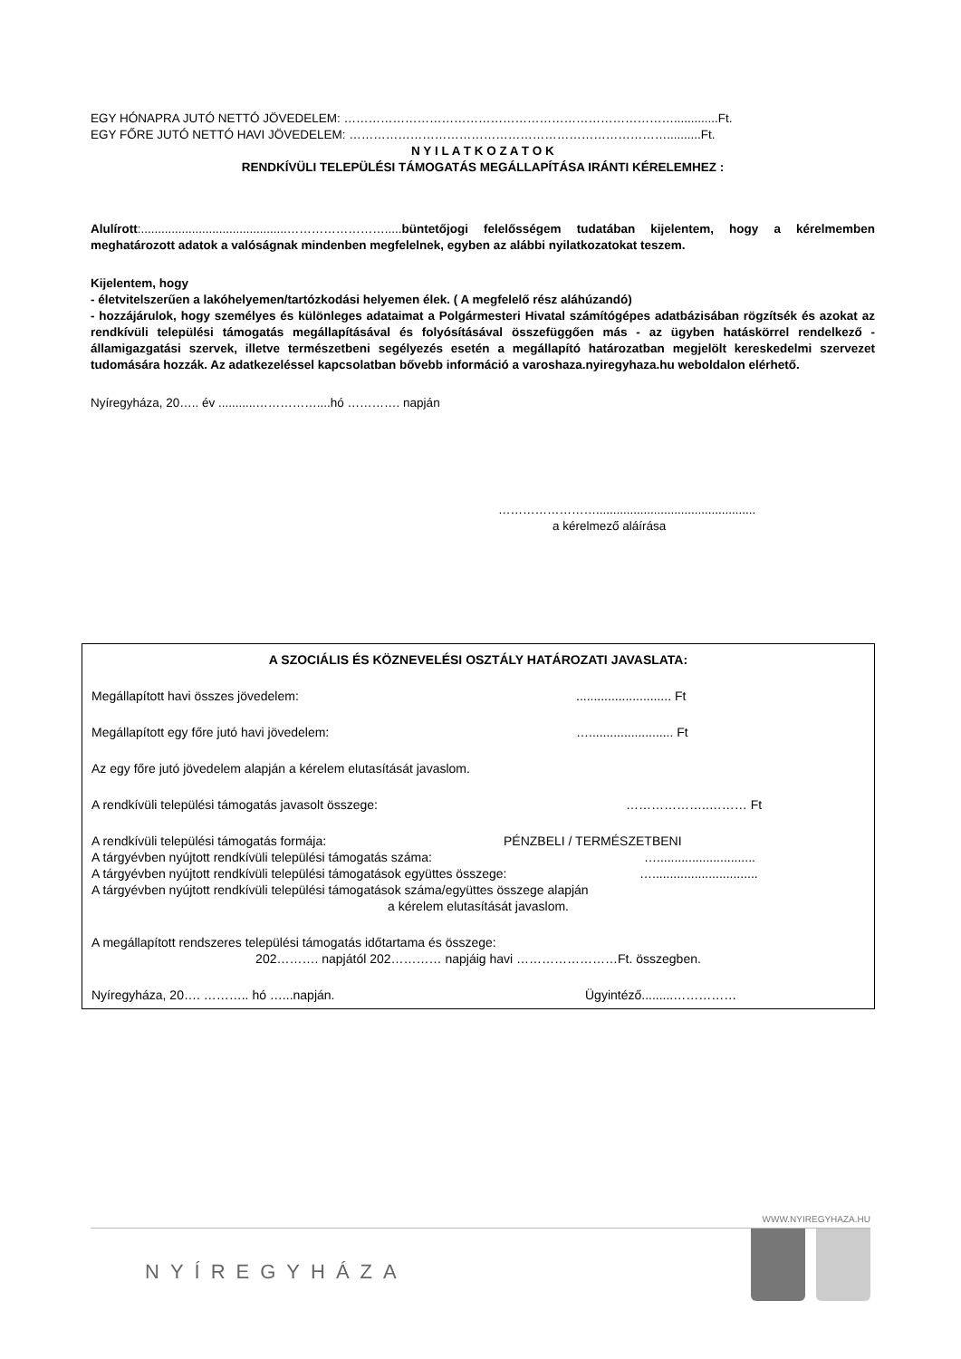EGY HÓNAPRA JUTÓ NETTÓ JÖVEDELEM: ……………………………………………………………………….............Ft.
EGY FŐRE JUTÓ NETTÓ HAVI JÖVEDELEM: ……………………………………………………………………..........Ft.
N Y I L A T K O Z A T O K
RENDKÍVÜLI TELEPÜLÉSI TÁMOGATÁS MEGÁLLAPÍTÁSA IRÁNTI KÉRELEMHEZ :
Alulírott:...........................................……………………..... büntetőjogi felelősségem tudatában kijelentem, hogy a kérelmemben meghatározott adatok a valóságnak mindenben megfelelnek, egyben az alábbi nyilatkozatokat teszem.
Kijelentem, hogy
- életvitelszerűen a lakóhelyemen/tartózkodási helyemen élek. ( A megfelelő rész aláhúzandó)
- hozzájárulok, hogy személyes és különleges adataimat a Polgármesteri Hivatal számítógépes adatbázisában rögzítsék és azokat az rendkívüli települési támogatás megállapításával és folyósításával összefüggően más - az ügyben hatáskörrel rendelkező - államigazgatási szervek, illetve természetbeni segélyezés esetén a megállapító határozatban megjelölt kereskedelmi szervezet tudomására hozzák. Az adatkezeléssel kapcsolatban bővebb információ a varoshaza.nyiregyhaza.hu weboldalon elérhető.
Nyíregyháza, 20….. év ...........……………....hó …………. napján
……………………...............................................
a kérelmező aláírása
A SZOCIÁLIS ÉS KÖZNEVELÉSI OSZTÁLY HATÁROZATI JAVASLATA:
Megállapított havi összes jövedelem:........................... Ft
Megállapított egy főre jutó havi jövedelem: …........................ Ft
Az egy főre jutó jövedelem alapján a kérelem elutasítását javaslom.
A rendkívüli települési támogatás javasolt összege: ………………..……… Ft
A rendkívüli települési támogatás formája: PÉNZBELI / TERMÉSZETBENI
A tárgyévben nyújtott rendkívüli települési támogatás száma: …............................
A tárgyévben nyújtott rendkívüli települési támogatások együttes összege: …..............................
A tárgyévben nyújtott rendkívüli települési támogatások száma/együttes összege alapján
a kérelem elutasítását javaslom.
A megállapított rendszeres települési támogatás időtartama és összege:
202………. napjától 202………… napjáig havi ……………………Ft. összegben.
Nyíregyháza, 20…. ……….. hó …...napján. Ügyintéző.........……………
WWW.NYIREGYHAZA.HU
NYÍREGYHÁZA